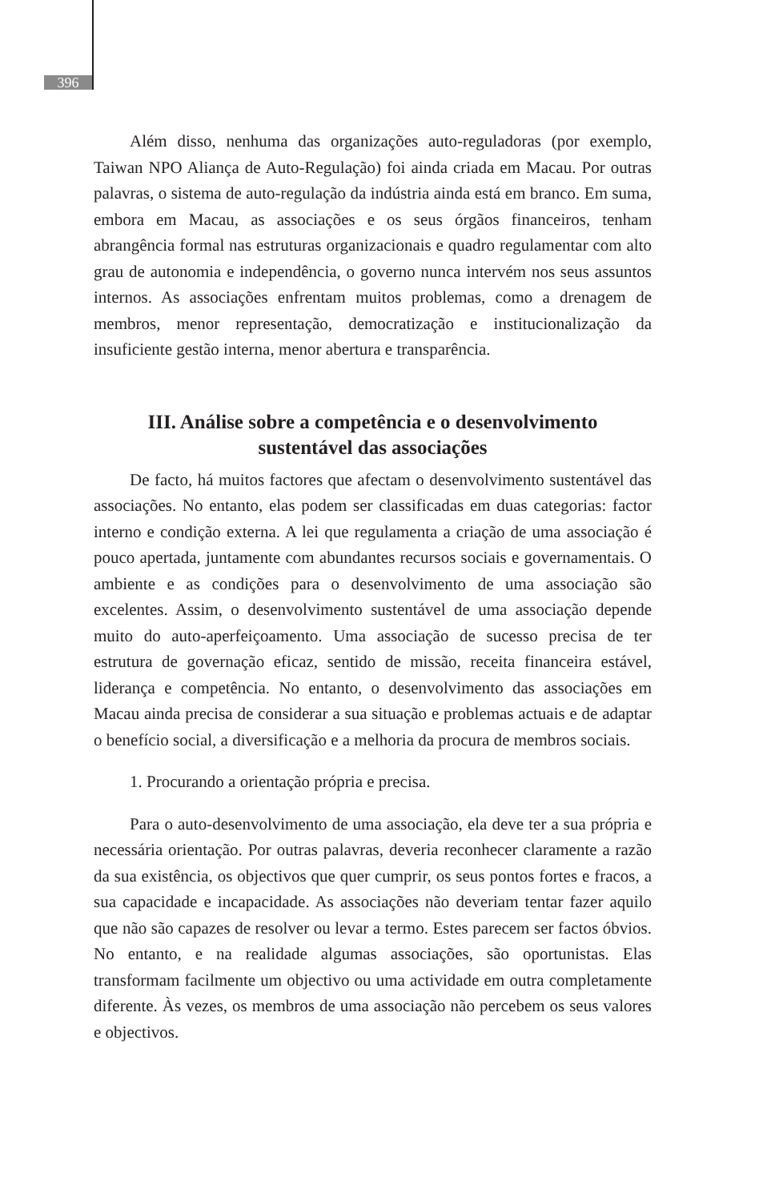396
Além disso, nenhuma das organizações auto-reguladoras (por exemplo, Taiwan NPO Aliança de Auto-Regulação) foi ainda criada em Macau. Por outras palavras, o sistema de auto-regulação da indústria ainda está em branco. Em suma, embora em Macau, as associações e os seus órgãos financeiros, tenham abrangência formal nas estruturas organizacionais e quadro regulamentar com alto grau de autonomia e independência, o governo nunca intervém nos seus assuntos internos. As associações enfrentam muitos problemas, como a drenagem de membros, menor representação, democratização e institucionalização da insuficiente gestão interna, menor abertura e transparência.
III. Análise sobre a competência e o desenvolvimento
sustentável das associações
De facto, há muitos factores que afectam o desenvolvimento sustentável das associações. No entanto, elas podem ser classificadas em duas categorias: factor interno e condição externa. A lei que regulamenta a criação de uma associação é pouco apertada, juntamente com abundantes recursos sociais e governamentais. O ambiente e as condições para o desenvolvimento de uma associação são excelentes. Assim, o desenvolvimento sustentável de uma associação depende muito do auto-aperfeiçoamento. Uma associação de sucesso precisa de ter estrutura de governação eficaz, sentido de missão, receita financeira estável, liderança e competência. No entanto, o desenvolvimento das associações em Macau ainda precisa de considerar a sua situação e problemas actuais e de adaptar o benefício social, a diversificação e a melhoria da procura de membros sociais.
1. Procurando a orientação própria e precisa.
Para o auto-desenvolvimento de uma associação, ela deve ter a sua própria e necessária orientação. Por outras palavras, deveria reconhecer claramente a razão da sua existência, os objectivos que quer cumprir, os seus pontos fortes e fracos, a sua capacidade e incapacidade. As associações não deveriam tentar fazer aquilo que não são capazes de resolver ou levar a termo. Estes parecem ser factos óbvios. No entanto, e na realidade algumas associações, são oportunistas. Elas transformam facilmente um objectivo ou uma actividade em outra completamente diferente. Às vezes, os membros de uma associação não percebem os seus valores e objectivos.